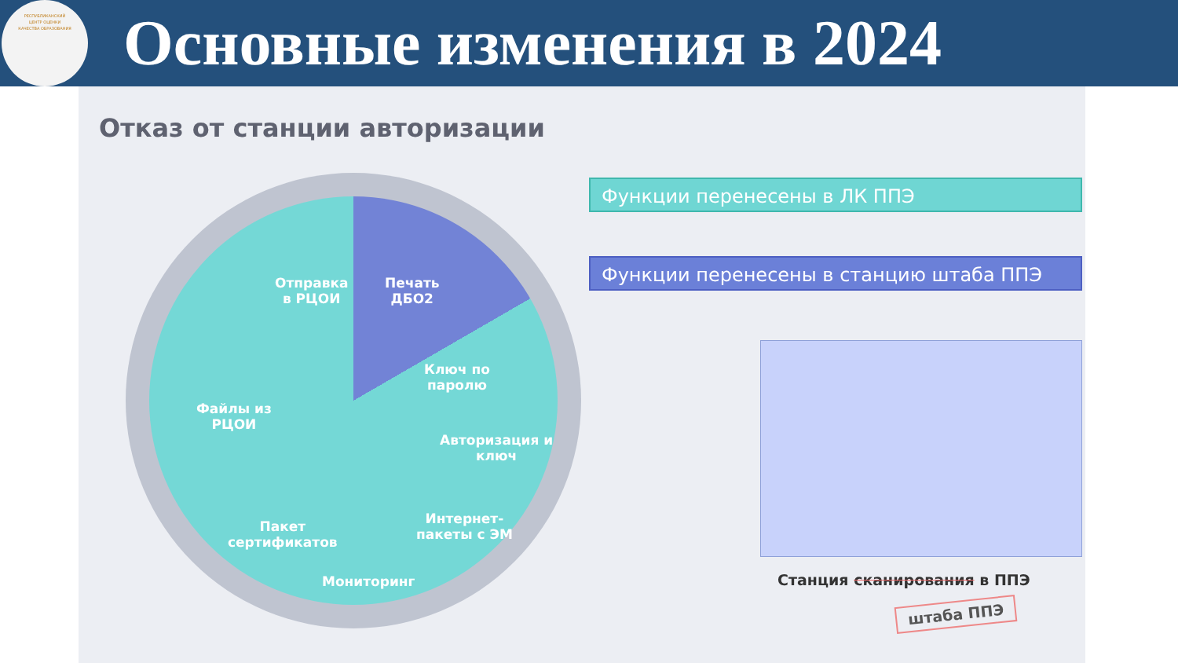РЕСПУБЛИКАНСКИЙ
ЦЕНТР ОЦЕНКИ
КАЧЕСТВА ОБРАЗОВАНИЯ
Основные изменения в 2024
Отказ от станции авторизации
Отправка
в РЦОИ
Печать
ДБО2
Ключ по
паролю
Авторизация и
ключ
Файлы из
РЦОИ
Интернет-
пакеты с ЭМ
Пакет
сертификатов
Мониторинг
Функции перенесены в ЛК ППЭ
Функции перенесены в станцию штаба ППЭ
Станция сканирования в ППЭ
штаба ППЭ